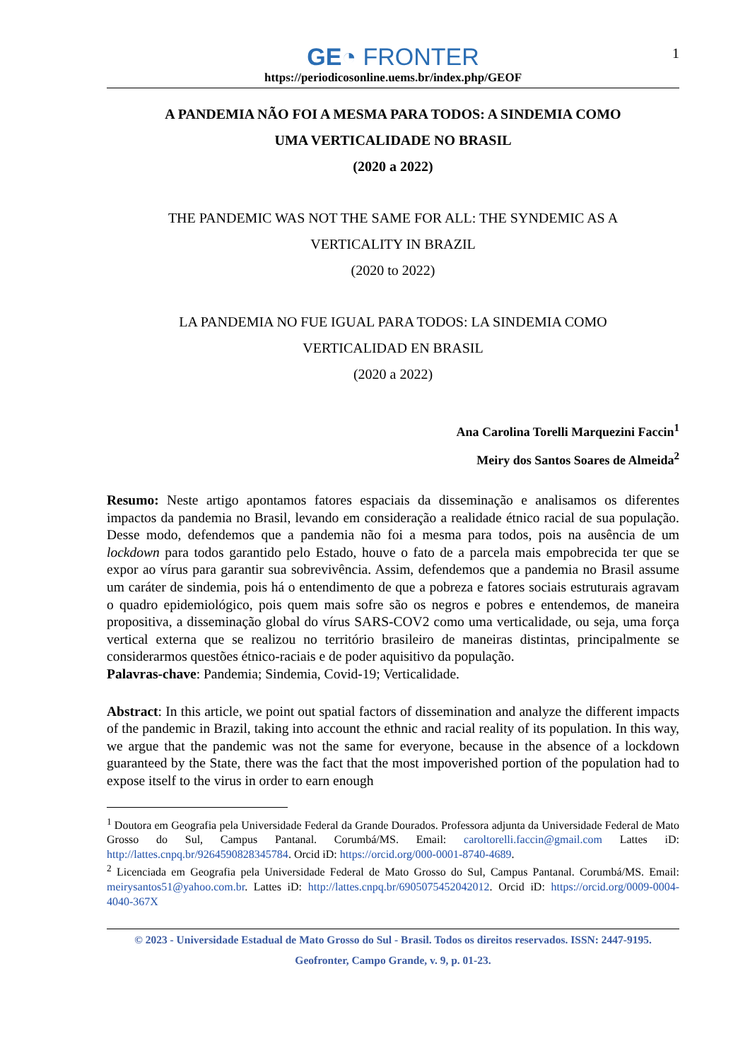1
GE◔ FRONTER
https://periodicosonline.uems.br/index.php/GEOF
A PANDEMIA NÃO FOI A MESMA PARA TODOS: A SINDEMIA COMO
UMA VERTICALIDADE NO BRASIL
(2020 a 2022)
THE PANDEMIC WAS NOT THE SAME FOR ALL: THE SYNDEMIC AS A
VERTICALITY IN BRAZIL
(2020 to 2022)
LA PANDEMIA NO FUE IGUAL PARA TODOS: LA SINDEMIA COMO
VERTICALIDAD EN BRASIL
(2020 a 2022)
Ana Carolina Torelli Marquezini Faccin<sup>1</sup>
Meiry dos Santos Soares de Almeida<sup>2</sup>
Resumo: Neste artigo apontamos fatores espaciais da disseminação e analisamos os diferentes impactos da pandemia no Brasil, levando em consideração a realidade étnico racial de sua população. Desse modo, defendemos que a pandemia não foi a mesma para todos, pois na ausência de um lockdown para todos garantido pelo Estado, houve o fato de a parcela mais empobrecida ter que se expor ao vírus para garantir sua sobrevivência. Assim, defendemos que a pandemia no Brasil assume um caráter de sindemia, pois há o entendimento de que a pobreza e fatores sociais estruturais agravam o quadro epidemiológico, pois quem mais sofre são os negros e pobres e entendemos, de maneira propositiva, a disseminação global do vírus SARS-COV2 como uma verticalidade, ou seja, uma força vertical externa que se realizou no território brasileiro de maneiras distintas, principalmente se considerarmos questões étnico-raciais e de poder aquisitivo da população.
Palavras-chave: Pandemia; Sindemia, Covid-19; Verticalidade.
Abstract: In this article, we point out spatial factors of dissemination and analyze the different impacts of the pandemic in Brazil, taking into account the ethnic and racial reality of its population. In this way, we argue that the pandemic was not the same for everyone, because in the absence of a lockdown guaranteed by the State, there was the fact that the most impoverished portion of the population had to expose itself to the virus in order to earn enough
<sup>1</sup> Doutora em Geografia pela Universidade Federal da Grande Dourados. Professora adjunta da Universidade Federal de Mato Grosso do Sul, Campus Pantanal. Corumbá/MS. Email: caroltorelli.faccin@gmail.com Lattes iD: http://lattes.cnpq.br/9264590828345784. Orcid iD: https://orcid.org/000-0001-8740-4689.
<sup>2</sup> Licenciada em Geografia pela Universidade Federal de Mato Grosso do Sul, Campus Pantanal. Corumbá/MS. Email: meirysantos51@yahoo.com.br. Lattes iD: http://lattes.cnpq.br/6905075452042012. Orcid iD: https://orcid.org/0009-0004-4040-367X
© 2023 - Universidade Estadual de Mato Grosso do Sul - Brasil. Todos os direitos reservados. ISSN: 2447-9195.
Geofronter, Campo Grande, v. 9, p. 01-23.